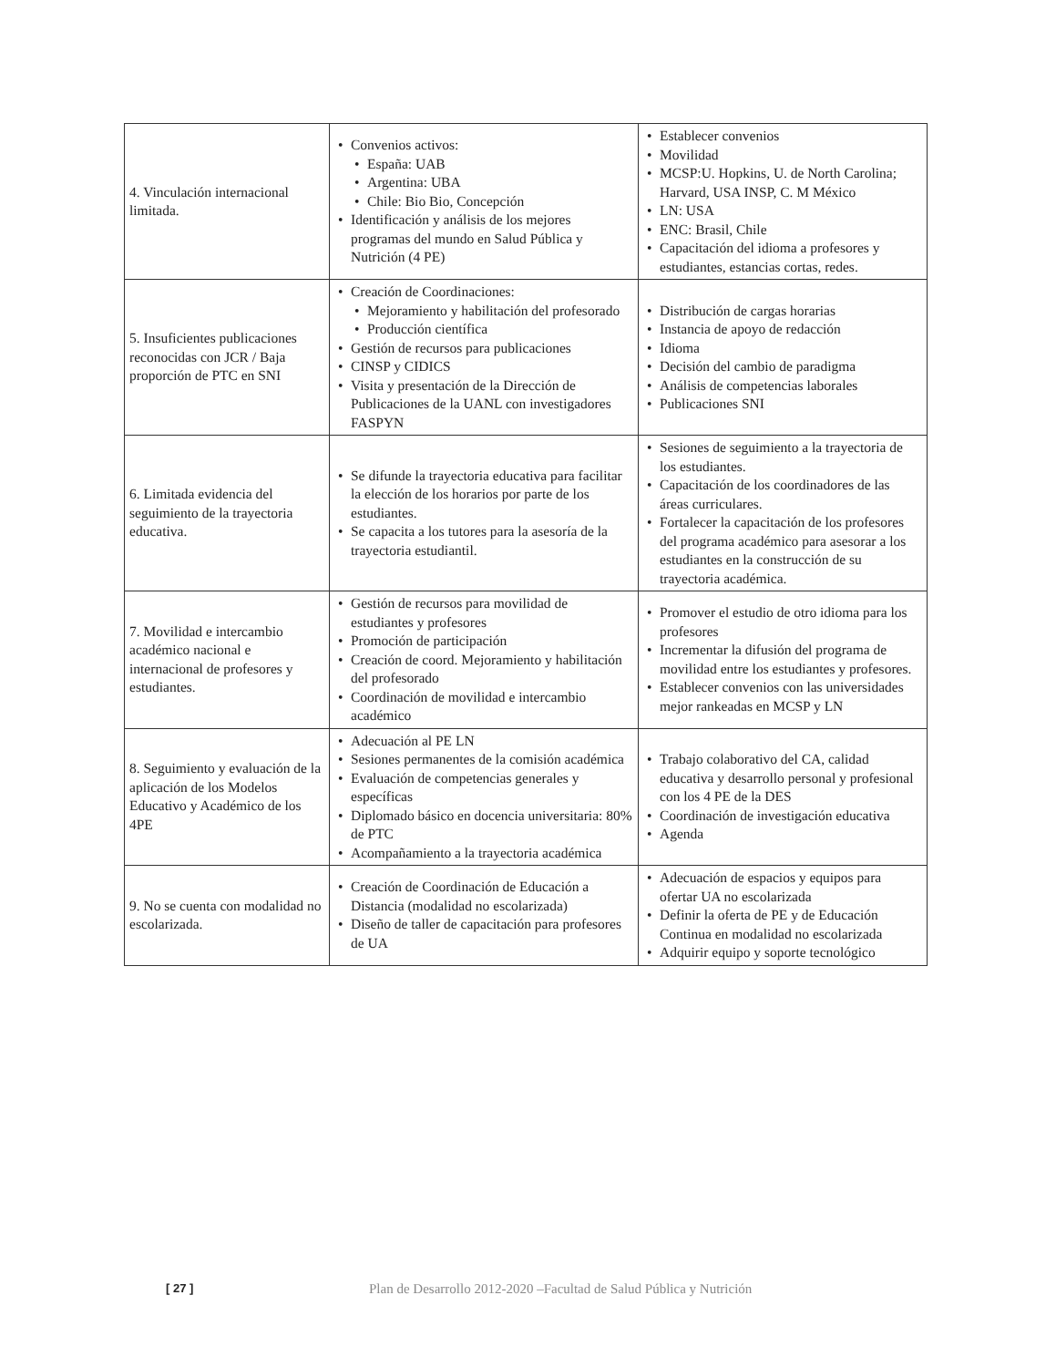| 4. Vinculación internacional limitada. | Convenios activos: España: UAB Argentina: UBA Chile: Bio Bio, Concepción Identificación y análisis de los mejores programas del mundo en Salud Pública y Nutrición (4 PE) | Establecer convenios Movilidad MCSP:U. Hopkins, U. de North Carolina; Harvard, USA INSP, C. M México LN: USA ENC: Brasil, Chile Capacitación del idioma a profesores y estudiantes, estancias cortas, redes. |
| 5. Insuficientes publicaciones reconocidas con JCR / Baja proporción de PTC en SNI | Creación de Coordinaciones: Mejoramiento y habilitación del profesorado Producción científica Gestión de recursos para publicaciones CINSP y CIDICS Visita y presentación de la Dirección de Publicaciones de la UANL con investigadores FASPYN | Distribución de cargas horarias Instancia de apoyo de redacción Idioma Decisión del cambio de paradigma Análisis de competencias laborales Publicaciones SNI |
| 6. Limitada evidencia del seguimiento de la trayectoria educativa. | Se difunde la trayectoria educativa para facilitar la elección de los horarios por parte de los estudiantes. Se capacita a los tutores para la asesoría de la trayectoria estudiantil. | Sesiones de seguimiento a la trayectoria de los estudiantes. Capacitación de los coordinadores de las áreas curriculares. Fortalecer la capacitación de los profesores del programa académico para asesorar a los estudiantes en la construcción de su trayectoria académica. |
| 7. Movilidad e intercambio académico nacional e internacional de profesores y estudiantes. | Gestión de recursos para movilidad de estudiantes y profesores Promoción de participación Creación de coord. Mejoramiento y habilitación del profesorado Coordinación de movilidad e intercambio académico | Promover el estudio de otro idioma para los profesores Incrementar la difusión del programa de movilidad entre los estudiantes y profesores. Establecer convenios con las universidades mejor rankeadas en MCSP y LN |
| 8. Seguimiento y evaluación de la aplicación de los Modelos Educativo y Académico de los 4PE | Adecuación al PE LN Sesiones permanentes de la comisión académica Evaluación de competencias generales y específicas Diplomado básico en docencia universitaria: 80% de PTC Acompañamiento a la trayectoria académica | Trabajo colaborativo del CA, calidad educativa y desarrollo personal y profesional con los 4 PE de la DES Coordinación de investigación educativa Agenda |
| 9. No se cuenta con modalidad no escolarizada. | Creación de Coordinación de Educación a Distancia (modalidad no escolarizada) Diseño de taller de capacitación para profesores de UA | Adecuación de espacios y equipos para ofertar UA no escolarizada Definir la oferta de PE y de Educación Continua en modalidad no escolarizada Adquirir equipo y soporte tecnológico |
[ 27 ] Plan de Desarrollo 2012-2020 –Facultad de Salud Pública y Nutrición